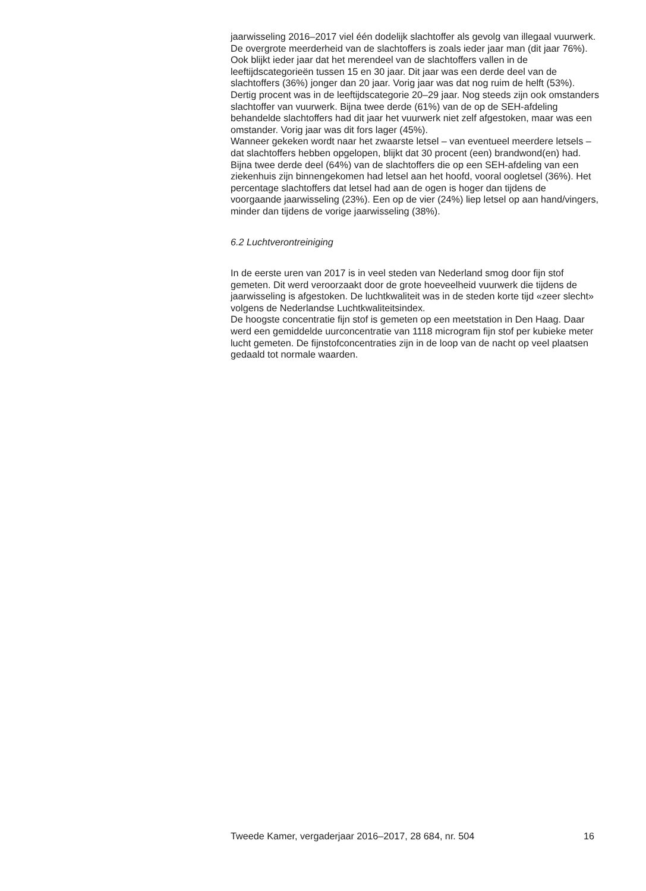jaarwisseling 2016–2017 viel één dodelijk slachtoffer als gevolg van illegaal vuurwerk.
De overgrote meerderheid van de slachtoffers is zoals ieder jaar man (dit jaar 76%). Ook blijkt ieder jaar dat het merendeel van de slachtoffers vallen in de leeftijdscategorieën tussen 15 en 30 jaar. Dit jaar was een derde deel van de slachtoffers (36%) jonger dan 20 jaar. Vorig jaar was dat nog ruim de helft (53%). Dertig procent was in de leeftijdscategorie 20–29 jaar. Nog steeds zijn ook omstanders slachtoffer van vuurwerk. Bijna twee derde (61%) van de op de SEH-afdeling behandelde slachtoffers had dit jaar het vuurwerk niet zelf afgestoken, maar was een omstander. Vorig jaar was dit fors lager (45%).
Wanneer gekeken wordt naar het zwaarste letsel – van eventueel meerdere letsels – dat slachtoffers hebben opgelopen, blijkt dat 30 procent (een) brandwond(en) had. Bijna twee derde deel (64%) van de slachtoffers die op een SEH-afdeling van een ziekenhuis zijn binnengekomen had letsel aan het hoofd, vooral oogletsel (36%). Het percentage slachtoffers dat letsel had aan de ogen is hoger dan tijdens de voorgaande jaarwisseling (23%). Een op de vier (24%) liep letsel op aan hand/vingers, minder dan tijdens de vorige jaarwisseling (38%).
6.2 Luchtverontreiniging
In de eerste uren van 2017 is in veel steden van Nederland smog door fijn stof gemeten. Dit werd veroorzaakt door de grote hoeveelheid vuurwerk die tijdens de jaarwisseling is afgestoken. De luchtkwaliteit was in de steden korte tijd «zeer slecht» volgens de Nederlandse Luchtkwaliteitsindex.
De hoogste concentratie fijn stof is gemeten op een meetstation in Den Haag. Daar werd een gemiddelde uurconcentratie van 1118 microgram fijn stof per kubieke meter lucht gemeten. De fijnstofconcentraties zijn in de loop van de nacht op veel plaatsen gedaald tot normale waarden.
Tweede Kamer, vergaderjaar 2016–2017, 28 684, nr. 504 16